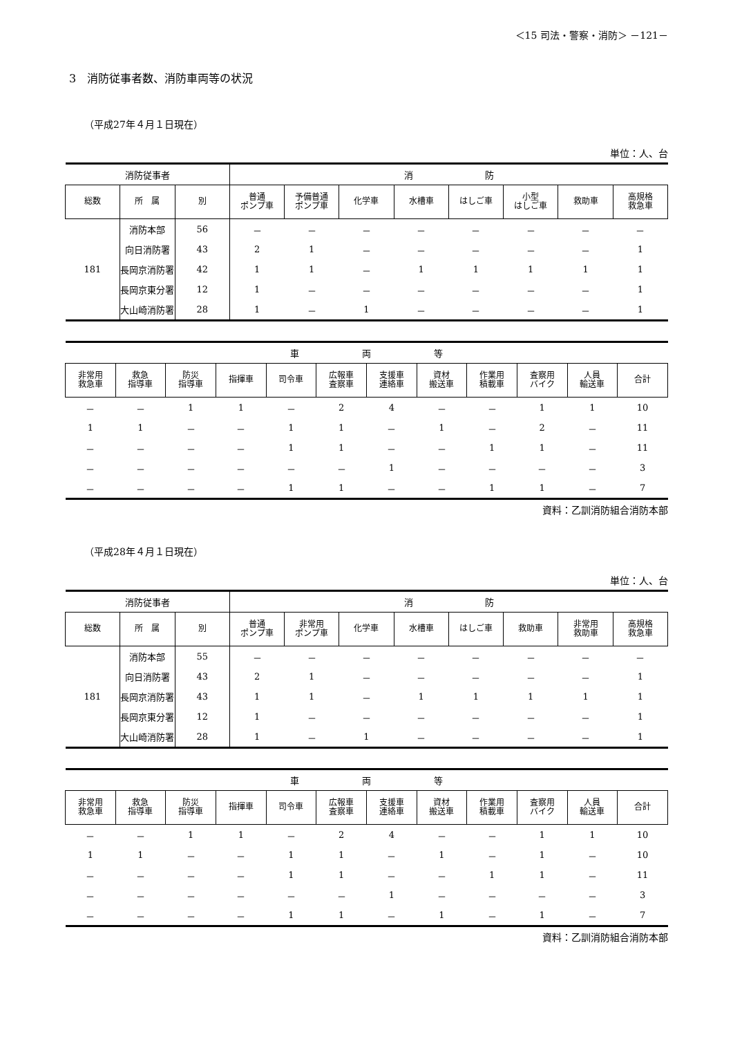＜15 司法・警察・消防＞ －121－
3　消防従事者数、消防車両等の状況
（平成27年４月１日現在）
単位：人、台
| 消防従事者 | | | 消 防 | | | | | | | |
| --- | --- | --- | --- | --- | --- | --- | --- | --- | --- | --- |
| 総数 | 所 属 | 別 | 普通 ポンプ車 | 予備普通 ポンプ車 | 化学車 | 水槽車 | はしご車 | 小型 はしご車 | 救助車 | 高規格 救急車 |
| 181 | 消防本部 | 56 | － | － | － | － | － | － | － | － |
| | 向日消防署 | 43 | 2 | 1 | － | － | － | － | － | 1 |
| | 長岡京消防署 | 42 | 1 | 1 | － | 1 | 1 | 1 | 1 | 1 |
| | 長岡京東分署 | 12 | 1 | － | － | － | － | － | － | 1 |
| | 大山崎消防署 | 28 | 1 | － | 1 | － | － | － | － | 1 |
| 車 両 等 | | | | | | | | | | | |
| --- | --- | --- | --- | --- | --- | --- | --- | --- | --- | --- | --- |
| 非常用 救急車 | 救急 指導車 | 防災 指導車 | 指揮車 | 司令車 | 広報車 査察車 | 支援車 連絡車 | 資材 搬送車 | 作業用 積載車 | 査察用 バイク | 人員 輸送車 | 合計 |
| － | － | 1 | 1 | － | 2 | 4 | － | － | 1 | 1 | 10 |
| 1 | 1 | － | － | 1 | 1 | － | 1 | － | 2 | － | 11 |
| － | － | － | － | 1 | 1 | － | － | 1 | 1 | － | 11 |
| － | － | － | － | － | － | 1 | － | － | － | － | 3 |
| － | － | － | － | 1 | 1 | － | － | 1 | 1 | － | 7 |
資料：乙訓消防組合消防本部
（平成28年４月１日現在）
単位：人、台
| 消防従事者 | | | 消 防 | | | | | | | |
| --- | --- | --- | --- | --- | --- | --- | --- | --- | --- | --- |
| 総数 | 所 属 | 別 | 普通 ポンプ車 | 非常用 ポンプ車 | 化学車 | 水槽車 | はしご車 | 救助車 | 非常用 救助車 | 高規格 救急車 |
| 181 | 消防本部 | 55 | － | － | － | － | － | － | － | － |
| | 向日消防署 | 43 | 2 | 1 | － | － | － | － | － | 1 |
| | 長岡京消防署 | 43 | 1 | 1 | － | 1 | 1 | 1 | 1 | 1 |
| | 長岡京東分署 | 12 | 1 | － | － | － | － | － | － | 1 |
| | 大山崎消防署 | 28 | 1 | － | 1 | － | － | － | － | 1 |
| 車 両 等 | | | | | | | | | | | |
| --- | --- | --- | --- | --- | --- | --- | --- | --- | --- | --- | --- |
| 非常用 救急車 | 救急 指導車 | 防災 指導車 | 指揮車 | 司令車 | 広報車 査察車 | 支援車 連絡車 | 資材 搬送車 | 作業用 積載車 | 査察用 バイク | 人員 輸送車 | 合計 |
| － | － | 1 | 1 | － | 2 | 4 | － | － | 1 | 1 | 10 |
| 1 | 1 | － | － | 1 | 1 | － | 1 | － | 1 | － | 10 |
| － | － | － | － | 1 | 1 | － | － | 1 | 1 | － | 11 |
| － | － | － | － | － | － | 1 | － | － | － | － | 3 |
| － | － | － | － | 1 | 1 | － | 1 | － | 1 | － | 7 |
資料：乙訓消防組合消防本部